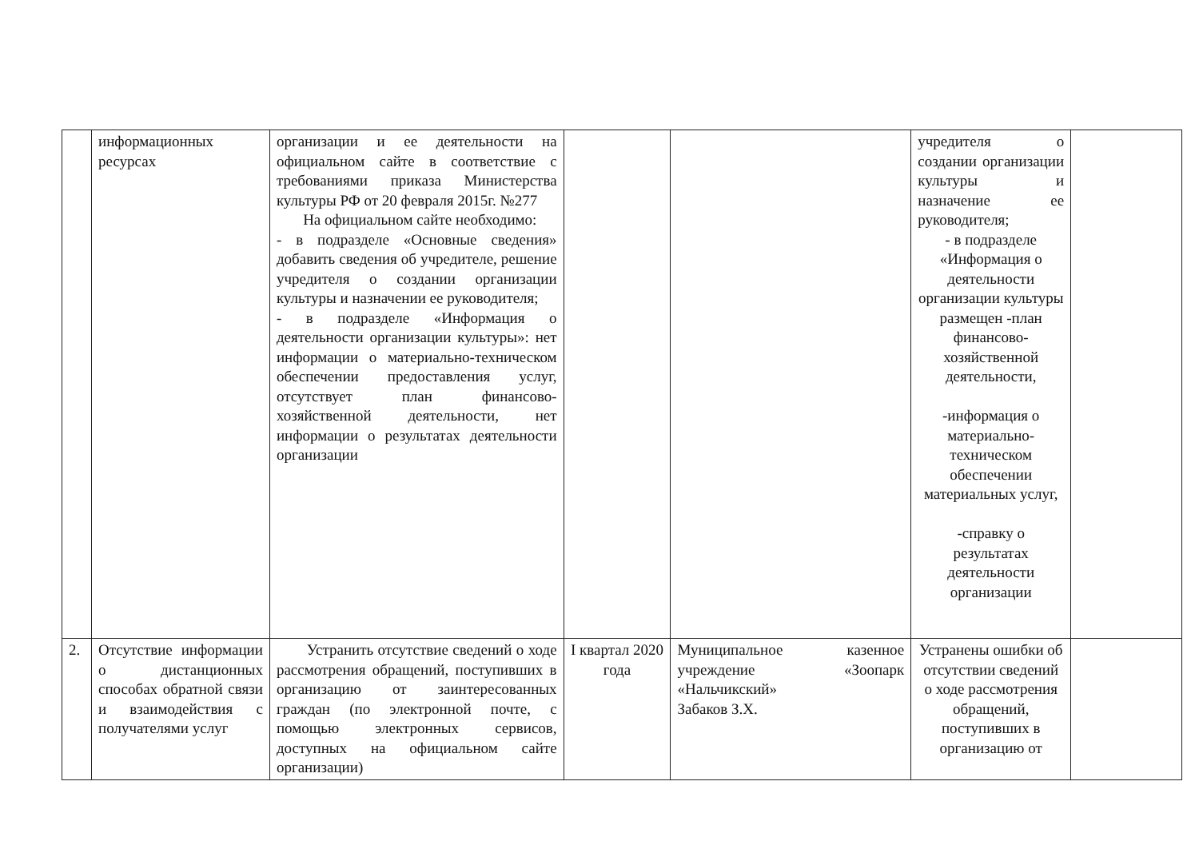| | информационных ресурсах | организации и ее деятельности на официальном сайте в соответствие с требованиями приказа Министерства культуры РФ от 20 февраля 2015г. №277 На официальном сайте необходимо: - в подразделе «Основные сведения» добавить сведения об учредителе, решение учредителя о создании организации культуры и назначении ее руководителя; - в подразделе «Информация о деятельности организации культуры»: нет информации о материально-техническом обеспечении предоставления услуг, отсутствует план финансово-хозяйственной деятельности, нет информации о результатах деятельности организации | | | учредителя о создании организации культуры и назначение ее руководителя; - в подразделе «Информация о деятельности организации культуры размещен -план финансово-хозяйственной деятельности, -информация о материально-техническом обеспечении материальных услуг, -справку о результатах деятельности организации | |
| 2. | Отсутствие информации о дистанционных способах обратной связи и взаимодействия с получателями услуг | Устранить отсутствие сведений о ходе рассмотрения обращений, поступивших в организацию от заинтересованных граждан (по электронной почте, с помощью электронных сервисов, доступных на официальном сайте организации) | I квартал 2020 года | Муниципальное казенное учреждение «Зоопарк «Нальчикский» Забаков З.Х. | Устранены ошибки об отсутствии сведений о ходе рассмотрения обращений, поступивших в организацию от | |